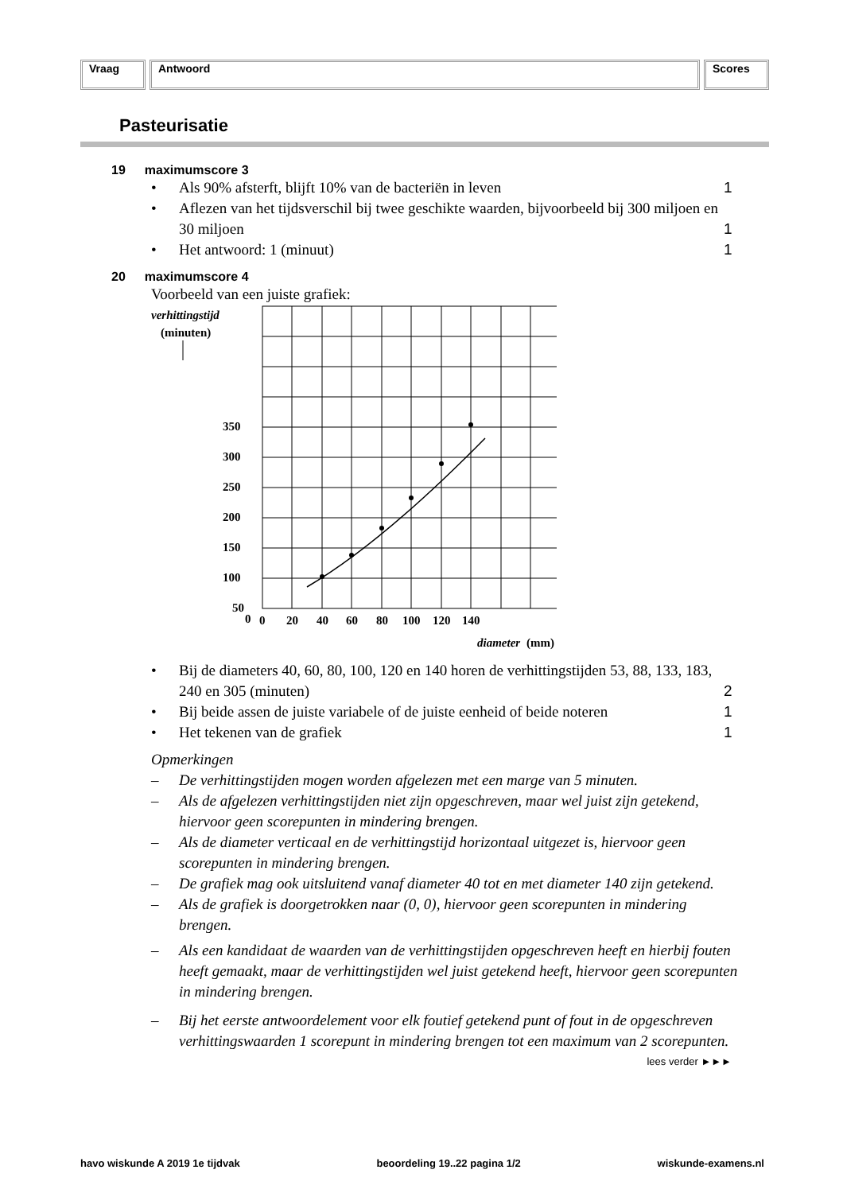Vraag Antwoord Scores
Pasteurisatie
19 maximumscore 3
• Als 90% afsterft, blijft 10% van de bacteriën in leven 1
• Aflezen van het tijdsverschil bij twee geschikte waarden, bijvoorbeeld bij 300 miljoen en 30 miljoen 1
• Het antwoord: 1 (minuut) 1
20 maximumscore 4
Voorbeeld van een juiste grafiek:
verhittingstijd
(minuten)
350
300
250
200
150
100
50
0
0
20
40
60
80
100
120
140
diameter
(mm)
• Bij de diameters 40, 60, 80, 100, 120 en 140 horen de verhittingstijden 53, 88, 133, 183, 240 en 305 (minuten) 2
• Bij beide assen de juiste variabele of de juiste eenheid of beide noteren 1
• Het tekenen van de grafiek 1
Opmerkingen
– De verhittingstijden mogen worden afgelezen met een marge van 5 minuten.
– Als de afgelezen verhittingstijden niet zijn opgeschreven, maar wel juist zijn getekend, hiervoor geen scorepunten in mindering brengen.
– Als de diameter verticaal en de verhittingstijd horizontaal uitgezet is, hiervoor geen scorepunten in mindering brengen.
– De grafiek mag ook uitsluitend vanaf diameter 40 tot en met diameter 140 zijn getekend.
– Als de grafiek is doorgetrokken naar (0, 0), hiervoor geen scorepunten in mindering brengen.
– Als een kandidaat de waarden van de verhittingstijden opgeschreven heeft en hierbij fouten heeft gemaakt, maar de verhittingstijden wel juist getekend heeft, hiervoor geen scorepunten in mindering brengen.
– Bij het eerste antwoordelement voor elk foutief getekend punt of fout in de opgeschreven verhittingswaarden 1 scorepunt in mindering brengen tot een maximum van 2 scorepunten.
lees verder ►►►
havo wiskunde A 2019 1e tijdvak beoordeling 19..22 pagina 1/2 wiskunde-examens.nl